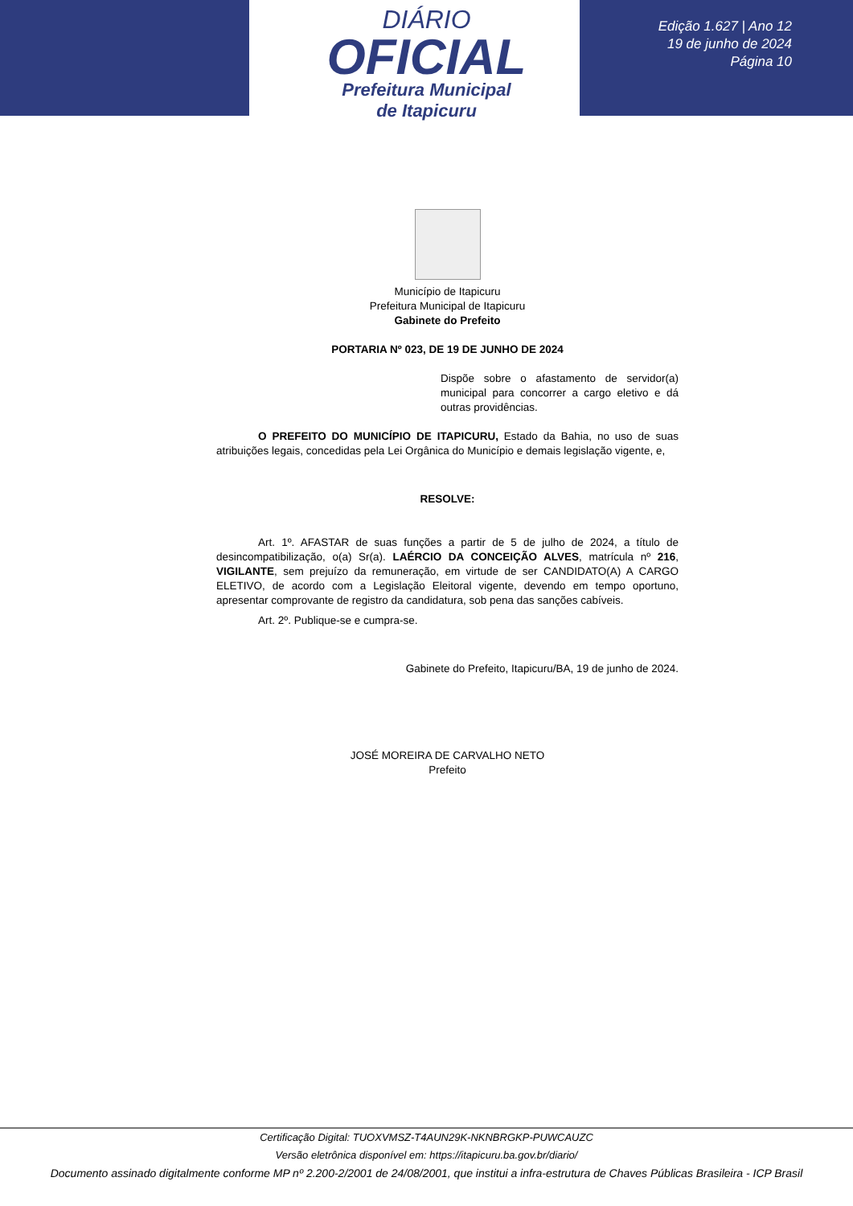DIÁRIO
OFICIAL
Prefeitura Municipal
de Itapicuru
Edição 1.627 | Ano 12
19 de junho de 2024
Página 10
Município de Itapicuru
Prefeitura Municipal de Itapicuru
Gabinete do Prefeito
PORTARIA Nº 023, DE 19 DE JUNHO DE 2024
Dispõe sobre o afastamento de servidor(a) municipal para concorrer a cargo eletivo e dá outras providências.
O PREFEITO DO MUNICÍPIO DE ITAPICURU, Estado da Bahia, no uso de suas atribuições legais, concedidas pela Lei Orgânica do Município e demais legislação vigente, e,
RESOLVE:
Art. 1º. AFASTAR de suas funções a partir de 5 de julho de 2024, a título de desincompatibilização, o(a) Sr(a). LAÉRCIO DA CONCEIÇÃO ALVES, matrícula nº 216, VIGILANTE, sem prejuízo da remuneração, em virtude de ser CANDIDATO(A) A CARGO ELETIVO, de acordo com a Legislação Eleitoral vigente, devendo em tempo oportuno, apresentar comprovante de registro da candidatura, sob pena das sanções cabíveis.
Art. 2º. Publique-se e cumpra-se.
Gabinete do Prefeito, Itapicuru/BA, 19 de junho de 2024.
JOSÉ MOREIRA DE CARVALHO NETO
Prefeito
Certificação Digital: TUOXVMSZ-T4AUN29K-NKNBRGKP-PUWCAUZC
Versão eletrônica disponível em: https://itapicuru.ba.gov.br/diario/
Documento assinado digitalmente conforme MP nº 2.200-2/2001 de 24/08/2001, que institui a infra-estrutura de Chaves Públicas Brasileira - ICP Brasil